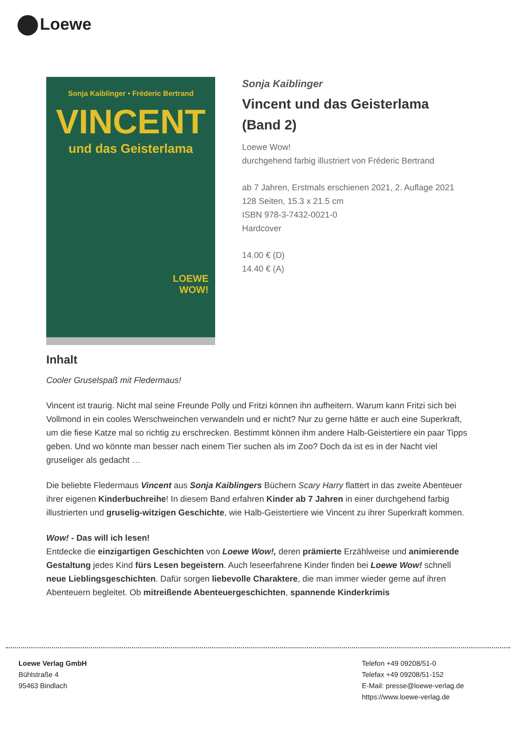Loewe
Sonja Kaiblinger • Fréderic Bertrand
VINCENT
und das Geisterlama
LOEWE
WOW!
Sonja Kaiblinger
Vincent und das Geisterlama (Band 2)
Loewe Wow!
durchgehend farbig illustriert von Fréderic Bertrand
ab 7 Jahren, Erstmals erschienen 2021, 2. Auflage 2021
128 Seiten, 15.3 x 21.5 cm
ISBN 978-3-7432-0021-0
Hardcover
14.00 € (D)
14.40 € (A)
Inhalt
Cooler Gruselspaß mit Fledermaus!
Vincent ist traurig. Nicht mal seine Freunde Polly und Fritzi können ihn aufheitern. Warum kann Fritzi sich bei Vollmond in ein cooles Werschweinchen verwandeln und er nicht? Nur zu gerne hätte er auch eine Superkraft, um die fiese Katze mal so richtig zu erschrecken. Bestimmt können ihm andere Halb-Geistertiere ein paar Tipps geben. Und wo könnte man besser nach einem Tier suchen als im Zoo? Doch da ist es in der Nacht viel gruseliger als gedacht …
Die beliebte Fledermaus Vincent aus Sonja Kaiblingers Büchern Scary Harry flattert in das zweite Abenteuer ihrer eigenen Kinderbuchreihe! In diesem Band erfahren Kinder ab 7 Jahren in einer durchgehend farbig illustrierten und gruselig-witzigen Geschichte, wie Halb-Geistertiere wie Vincent zu ihrer Superkraft kommen.
Wow! - Das will ich lesen!
Entdecke die einzigartigen Geschichten von Loewe Wow!, deren prämierte Erzählweise und animierende Gestaltung jedes Kind fürs Lesen begeistern. Auch leseerfahrene Kinder finden bei Loewe Wow! schnell neue Lieblingsgeschichten. Dafür sorgen liebevolle Charaktere, die man immer wieder gerne auf ihren Abenteuern begleitet. Ob mitreißende Abenteuergeschichten, spannende Kinderkrimis
Loewe Verlag GmbH
Bühlstraße 4
95463 Bindlach
Telefon +49 09208/51-0
Telefax +49 09208/51-152
E-Mail: presse@loewe-verlag.de
https://www.loewe-verlag.de